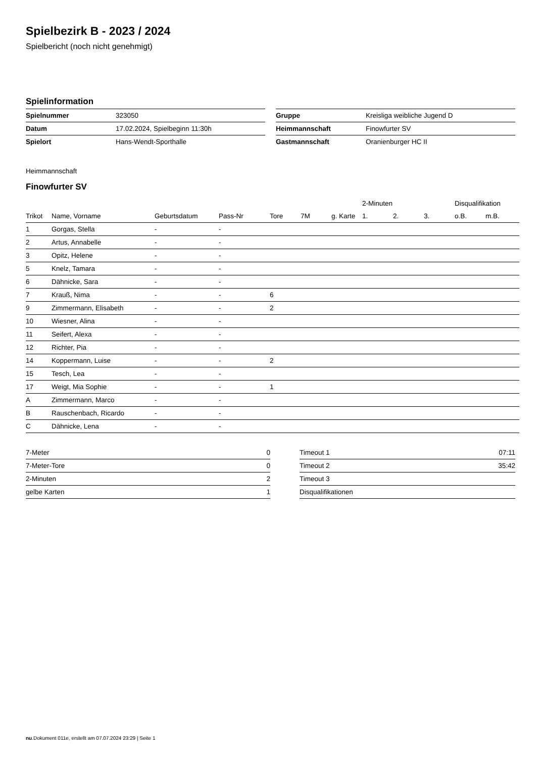Spielbezirk B - 2023 / 2024
Spielbericht (noch nicht genehmigt)
Spielinformation
| Spielnummer | 323050 |
| Datum | 17.02.2024, Spielbeginn 11:30h |
| Spielort | Hans-Wendt-Sporthalle |
| Gruppe | Kreisliga weibliche Jugend D |
| Heimmannschaft | Finowfurter SV |
| Gastmannschaft | Oranienburger HC II |
Heimmannschaft
Finowfurter SV
| | | | | | | | 2-Minuten | | | Disqualifikation | |
| --- | --- | --- | --- | --- | --- | --- | --- | --- | --- | --- | --- |
| Trikot | Name, Vorname | Geburtsdatum | Pass-Nr | Tore | 7M | g. Karte | 1. | 2. | 3. | o.B. | m.B. |
| 1 | Gorgas, Stella | - | - | | | | | | | | |
| 2 | Artus, Annabelle | - | - | | | | | | | | |
| 3 | Opitz, Helene | - | - | | | | | | | | |
| 5 | Knelz, Tamara | - | - | | | | | | | | |
| 6 | Dähnicke, Sara | - | - | | | | | | | | |
| 7 | Krauß, Nima | - | - | 6 | | | | | | | |
| 9 | Zimmermann, Elisabeth | - | - | 2 | | | | | | | |
| 10 | Wiesner, Alina | - | - | | | | | | | | |
| 11 | Seifert, Alexa | - | - | | | | | | | | |
| 12 | Richter, Pia | - | - | | | | | | | | |
| 14 | Koppermann, Luise | - | - | 2 | | | | | | | |
| 15 | Tesch, Lea | - | - | | | | | | | | |
| 17 | Weigt, Mia Sophie | - | - | 1 | | | | | | | |
| A | Zimmermann, Marco | - | - | | | | | | | | |
| B | Rauschenbach, Ricardo | - | - | | | | | | | | |
| C | Dähnicke, Lena | - | - | | | | | | | | |
| 7-Meter | 0 |
| 7-Meter-Tore | 0 |
| 2-Minuten | 2 |
| gelbe Karten | 1 |
| Timeout 1 | 07:11 |
| Timeout 2 | 35:42 |
| Timeout 3 | |
| Disqualifikationen | |
nu.Dokument 011e, erstellt am 07.07.2024 23:29 | Seite 1